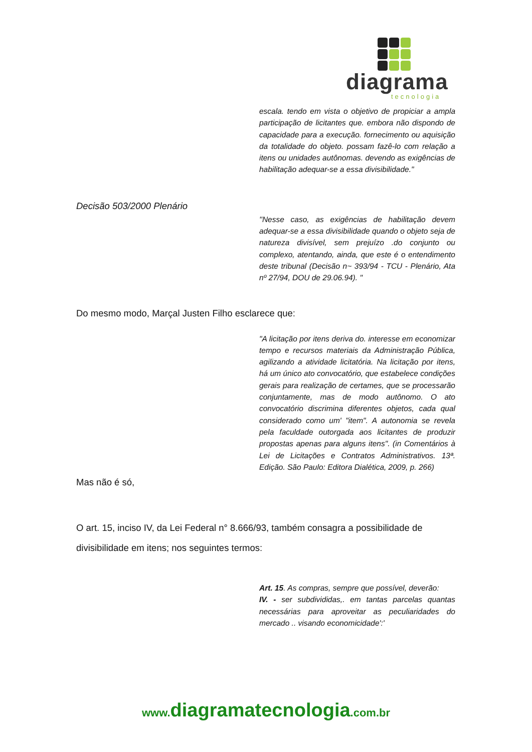diagrama
tecnologia
escala. tendo em vista o objetivo de propiciar a ampla participação de licitantes que. embora não dispondo de capacidade para a execução. fornecimento ou aquisição da totalidade do objeto. possam fazê-lo com relação a itens ou unidades autônomas. devendo as exigências de habilitação adequar-se a essa divisibilidade."
Decisão 503/2000 Plenário
''Nesse caso, as exigências de habilitação devem adequar-se a essa divisibilidade quando o objeto seja de natureza divisível, sem prejuízo .do conjunto ou complexo, atentando, ainda, que este é o entendimento deste tribunal (Decisão n~ 393/94 - TCU - Plenário, Ata nº 27/94, DOU de 29.06.94). "
Do mesmo modo, Marçal Justen Filho esclarece que:
"A licitação por itens deriva do. interesse em economizar tempo e recursos materiais da Administração Pública, agilizando a atividade licitatória. Na licitação por itens, há um único ato convocatório, que estabelece condições gerais para realização de certames, que se processarão conjuntamente, mas de modo autônomo. O ato convocatório discrimina diferentes objetos, cada qual considerado como um' "item". A autonomia se revela pela faculdade outorgada aos licitantes de produzir propostas apenas para alguns itens". (in Comentários à Lei de Licitações e Contratos Administrativos. 13ª. Edição. São Paulo: Editora Dialética, 2009, p. 266)
Mas não é só,
O art. 15, inciso IV, da Lei Federal n° 8.666/93, também consagra a possibilidade de divisibilidade em itens; nos seguintes termos:
Art. 15. As compras, sempre que possível, deverão:
IV. - ser subdivididas,. em tantas parcelas quantas necessárias para aproveitar as peculiaridades do mercado .. visando economicidade':'
www.diagramatecnologia.com.br